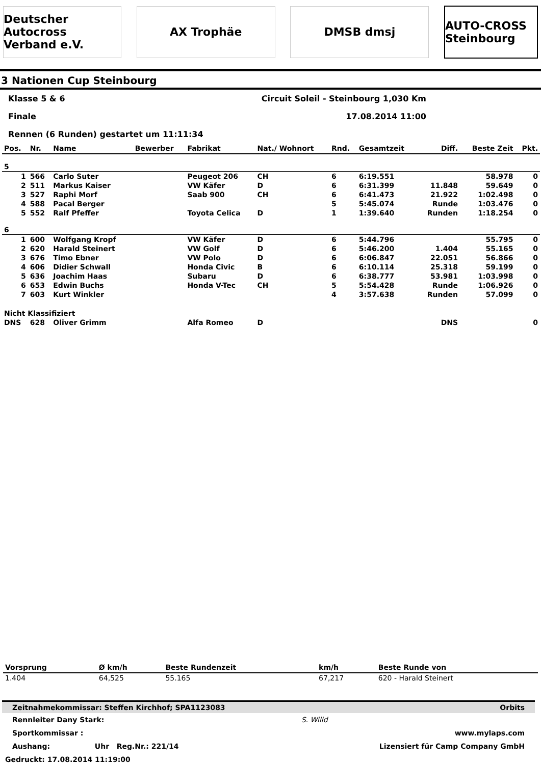Deutscher Autocross Verband e.V.
AX Trophäe DMSB dmsj
AUTO-CROSS Steinbourg
3 Nationen Cup Steinbourg
Klasse 5 & 6 Circuit Soleil - Steinbourg 1,030 Km
Finale 17.08.2014 11:00
Rennen (6 Runden) gestartet um 11:11:34
| Pos. | Nr. | Name | Bewerber | Fabrikat | Nat./ Wohnort | Rnd. | Gesamtzeit | Diff. | Beste Zeit | Pkt. |
| --- | --- | --- | --- | --- | --- | --- | --- | --- | --- | --- |
| 5 | | | | | | | | | | |
| 1 | 566 | Carlo Suter | | Peugeot 206 | CH | 6 | 6:19.551 | | 58.978 | 0 |
| 2 | 511 | Markus Kaiser | | VW Käfer | D | 6 | 6:31.399 | 11.848 | 59.649 | 0 |
| 3 | 527 | Raphi Morf | | Saab 900 | CH | 6 | 6:41.473 | 21.922 | 1:02.498 | 0 |
| 4 | 588 | Pacal Berger | | | | 5 | 5:45.074 | Runde | 1:03.476 | 0 |
| 5 | 552 | Ralf Pfeffer | | Toyota Celica | D | 1 | 1:39.640 | Runden | 1:18.254 | 0 |
| 6 | | | | | | | | | | |
| 1 | 600 | Wolfgang Kropf | | VW Käfer | D | 6 | 5:44.796 | | 55.795 | 0 |
| 2 | 620 | Harald Steinert | | VW Golf | D | 6 | 5:46.200 | 1.404 | 55.165 | 0 |
| 3 | 676 | Timo Ebner | | VW Polo | D | 6 | 6:06.847 | 22.051 | 56.866 | 0 |
| 4 | 606 | Didier Schwall | | Honda Civic | B | 6 | 6:10.114 | 25.318 | 59.199 | 0 |
| 5 | 636 | Joachim Haas | | Subaru | D | 6 | 6:38.777 | 53.981 | 1:03.998 | 0 |
| 6 | 653 | Edwin Buchs | | Honda V-Tec | CH | 5 | 5:54.428 | Runde | 1:06.926 | 0 |
| 7 | 603 | Kurt Winkler | | | | 4 | 3:57.638 | Runden | 57.099 | 0 |
| Nicht Klassifiziert | | | | | | | | | | |
| DNS | 628 | Oliver Grimm | | Alfa Romeo | D | | | DNS | | 0 |
| Vorsprung | Ø km/h | Beste Rundenzeit | km/h | Beste Runde von |
| --- | --- | --- | --- | --- |
| 1.404 | 64,525 | 55.165 | 67,217 | 620 - Harald Steinert |
Zeitnahmekommissar: Steffen Kirchhof; SPA1123083 Orbits
Rennleiter Dany Stark: S. Willd
Sportkommissar : www.mylaps.com
Aushang: Uhr Reg.Nr.: 221/14 Lizensiert für Camp Company GmbH
Gedruckt: 17.08.2014 11:19:00